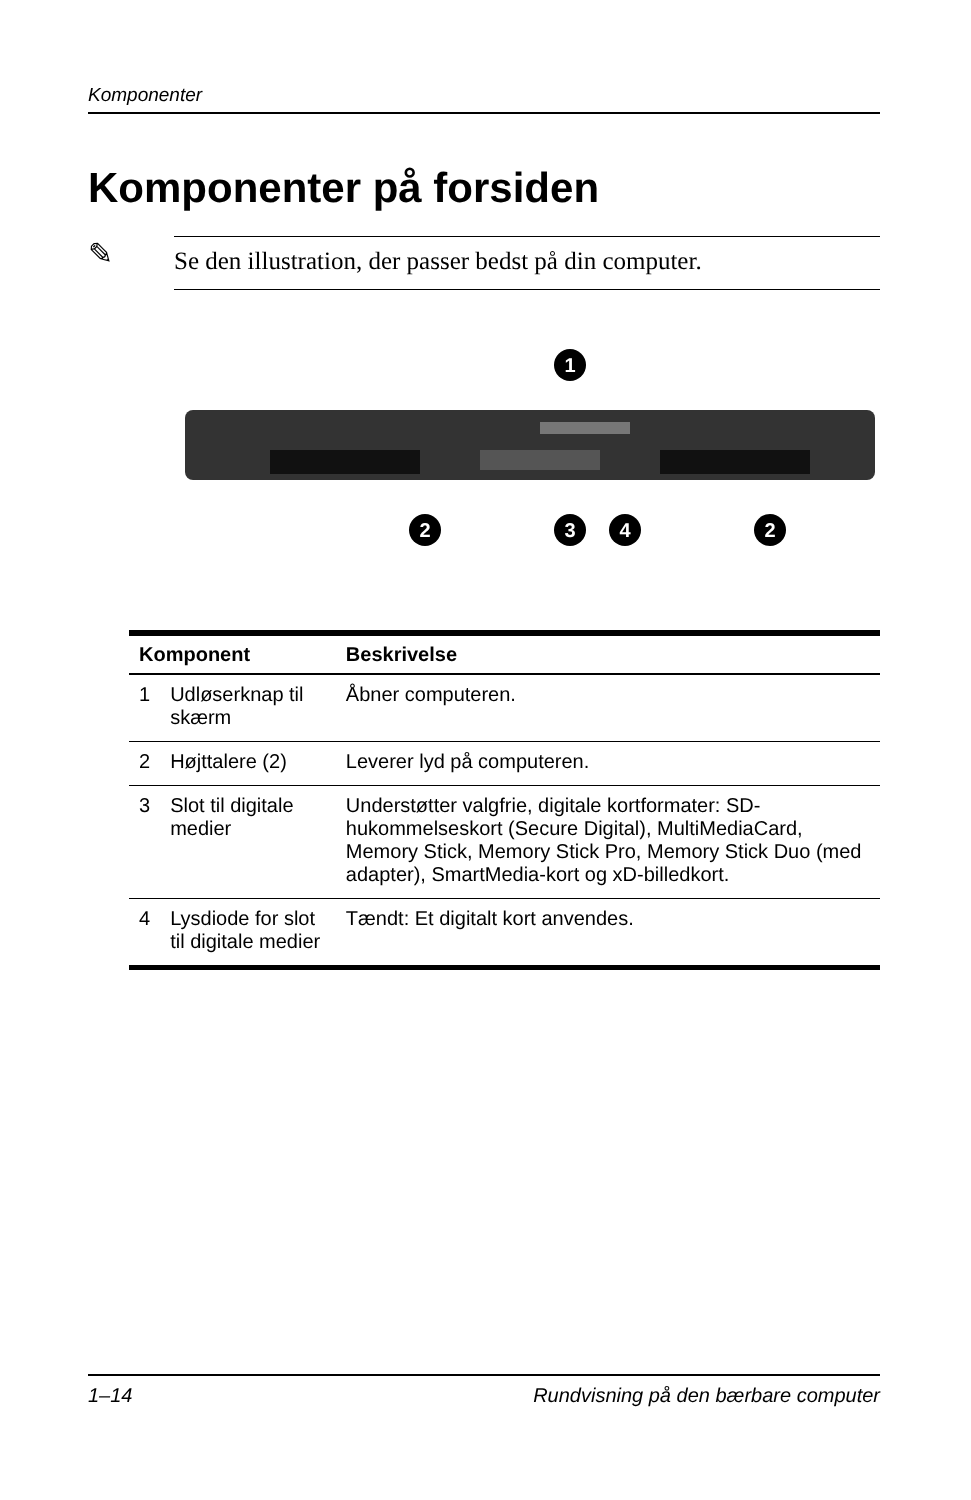Komponenter
Komponenter på forsiden
✎
Se den illustration, der passer bedst på din computer.
1
2
3
4
2
| Komponent | | Beskrivelse |
| --- | --- | --- |
| 1 | Udløserknap til skærm | Åbner computeren. |
| 2 | Højttalere (2) | Leverer lyd på computeren. |
| 3 | Slot til digitale medier | Understøtter valgfrie, digitale kortformater: SD-hukommelseskort (Secure Digital), MultiMediaCard, Memory Stick, Memory Stick Pro, Memory Stick Duo (med adapter), SmartMedia-kort og xD-billedkort. |
| 4 | Lysdiode for slot til digitale medier | Tændt: Et digitalt kort anvendes. |
1–14 Rundvisning på den bærbare computer